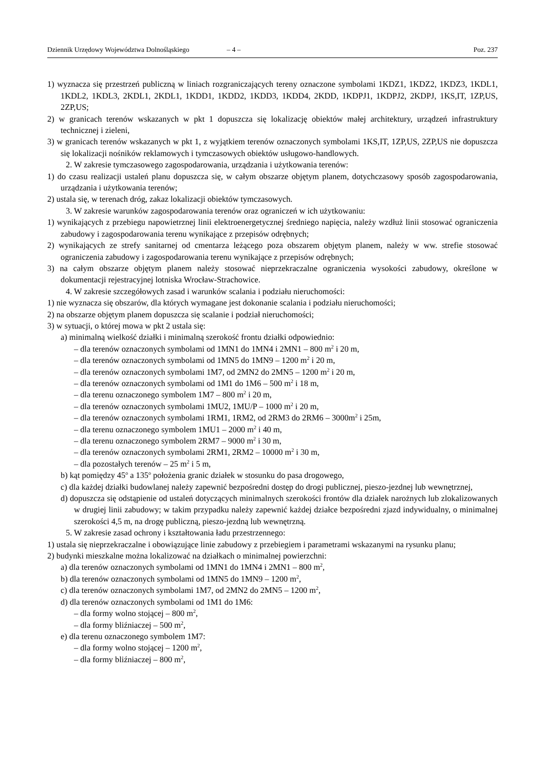Dziennik Urzędowy Województwa Dolnośląskiego – 4 – Poz. 237
1) wyznacza się przestrzeń publiczną w liniach rozgraniczających tereny oznaczone symbolami 1KDZ1, 1KDZ2, 1KDZ3, 1KDL1, 1KDL2, 1KDL3, 2KDL1, 2KDL1, 1KDD1, 1KDD2, 1KDD3, 1KDD4, 2KDD, 1KDPJ1, 1KDPJ2, 2KDPJ, 1KS,IT, 1ZP,US, 2ZP,US;
2) w granicach terenów wskazanych w pkt 1 dopuszcza się lokalizację obiektów małej architektury, urządzeń infrastruktury technicznej i zieleni,
3) w granicach terenów wskazanych w pkt 1, z wyjątkiem terenów oznaczonych symbolami 1KS,IT, 1ZP,US, 2ZP,US nie dopuszcza się lokalizacji nośników reklamowych i tymczasowych obiektów usługowo-handlowych.
2. W zakresie tymczasowego zagospodarowania, urządzania i użytkowania terenów:
1) do czasu realizacji ustaleń planu dopuszcza się, w całym obszarze objętym planem, dotychczasowy sposób zagospodarowania, urządzania i użytkowania terenów;
2) ustala się, w terenach dróg, zakaz lokalizacji obiektów tymczasowych.
3. W zakresie warunków zagospodarowania terenów oraz ograniczeń w ich użytkowaniu:
1) wynikających z przebiegu napowietrznej linii elektroenergetycznej średniego napięcia, należy wzdłuż linii stosować ograniczenia zabudowy i zagospodarowania terenu wynikające z przepisów odrębnych;
2) wynikających ze strefy sanitarnej od cmentarza leżącego poza obszarem objętym planem, należy w ww. strefie stosować ograniczenia zabudowy i zagospodarowania terenu wynikające z przepisów odrębnych;
3) na całym obszarze objętym planem należy stosować nieprzekraczalne ograniczenia wysokości zabudowy, określone w dokumentacji rejestracyjnej lotniska Wrocław-Strachowice.
4. W zakresie szczegółowych zasad i warunków scalania i podziału nieruchomości:
1) nie wyznacza się obszarów, dla których wymagane jest dokonanie scalania i podziału nieruchomości;
2) na obszarze objętym planem dopuszcza się scalanie i podział nieruchomości;
3) w sytuacji, o której mowa w pkt 2 ustala się:
a) minimalną wielkość działki i minimalną szerokość frontu działki odpowiednio:
– dla terenów oznaczonych symbolami od 1MN1 do 1MN4 i 2MN1 – 800 m<sup>2</sup> i 20 m,
– dla terenów oznaczonych symbolami od 1MN5 do 1MN9 – 1200 m<sup>2</sup> i 20 m,
– dla terenów oznaczonych symbolami 1M7, od 2MN2 do 2MN5 – 1200 m<sup>2</sup> i 20 m,
– dla terenów oznaczonych symbolami od 1M1 do 1M6 – 500 m<sup>2</sup> i 18 m,
– dla terenu oznaczonego symbolem 1M7 – 800 m<sup>2</sup> i 20 m,
– dla terenów oznaczonych symbolami 1MU2, 1MU/P – 1000 m<sup>2</sup> i 20 m,
– dla terenów oznaczonych symbolami 1RM1, 1RM2, od 2RM3 do 2RM6 – 3000m<sup>2</sup> i 25m,
– dla terenu oznaczonego symbolem 1MU1 – 2000 m<sup>2</sup> i 40 m,
– dla terenu oznaczonego symbolem 2RM7 – 9000 m<sup>2</sup> i 30 m,
– dla terenów oznaczonych symbolami 2RM1, 2RM2 – 10000 m<sup>2</sup> i 30 m,
– dla pozostałych terenów – 25 m<sup>2</sup> i 5 m,
b) kąt pomiędzy 45<sup>o</sup> a 135<sup>o</sup> położenia granic działek w stosunku do pasa drogowego,
c) dla każdej działki budowlanej należy zapewnić bezpośredni dostęp do drogi publicznej, pieszo-jezdnej lub wewnętrznej,
d) dopuszcza się odstąpienie od ustaleń dotyczących minimalnych szerokości frontów dla działek narożnych lub zlokalizowanych w drugiej linii zabudowy; w takim przypadku należy zapewnić każdej działce bezpośredni zjazd indywidualny, o minimalnej szerokości 4,5 m, na drogę publiczną, pieszo-jezdną lub wewnętrzną.
5. W zakresie zasad ochrony i kształtowania ładu przestrzennego:
1) ustala się nieprzekraczalne i obowiązujące linie zabudowy z przebiegiem i parametrami wskazanymi na rysunku planu;
2) budynki mieszkalne można lokalizować na działkach o minimalnej powierzchni:
a) dla terenów oznaczonych symbolami od 1MN1 do 1MN4 i 2MN1 – 800 m<sup>2</sup>,
b) dla terenów oznaczonych symbolami od 1MN5 do 1MN9 – 1200 m<sup>2</sup>,
c) dla terenów oznaczonych symbolami 1M7, od 2MN2 do 2MN5 – 1200 m<sup>2</sup>,
d) dla terenów oznaczonych symbolami od 1M1 do 1M6:
– dla formy wolno stojącej – 800 m<sup>2</sup>,
– dla formy bliźniaczej – 500 m<sup>2</sup>,
e) dla terenu oznaczonego symbolem 1M7:
– dla formy wolno stojącej – 1200 m<sup>2</sup>,
– dla formy bliźniaczej – 800 m<sup>2</sup>,